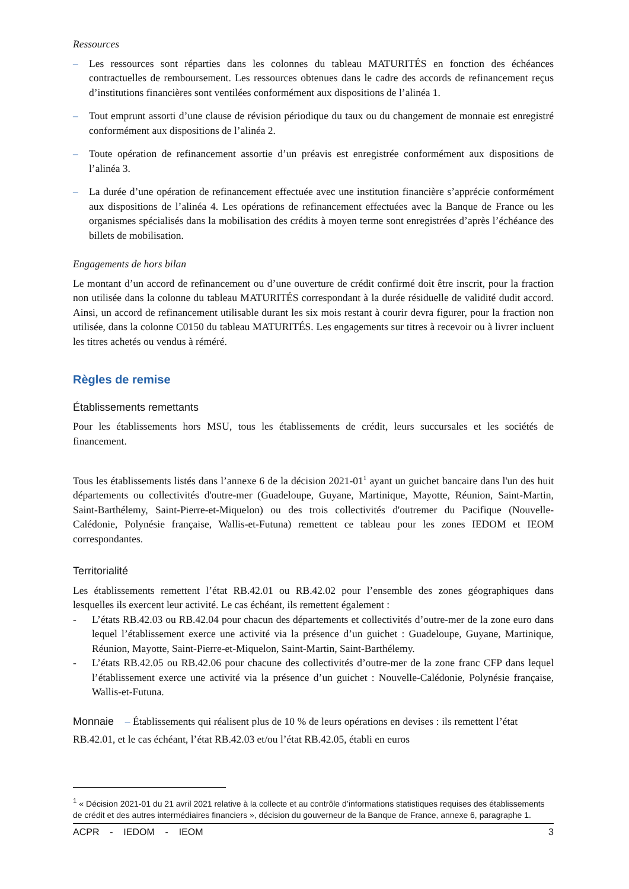Ressources
– Les ressources sont réparties dans les colonnes du tableau MATURITÉS en fonction des échéances contractuelles de remboursement. Les ressources obtenues dans le cadre des accords de refinancement reçus d’institutions financières sont ventilées conformément aux dispositions de l’alinéa 1.
– Tout emprunt assorti d’une clause de révision périodique du taux ou du changement de monnaie est enregistré conformément aux dispositions de l’alinéa 2.
– Toute opération de refinancement assortie d’un préavis est enregistrée conformément aux dispositions de l’alinéa 3.
– La durée d’une opération de refinancement effectuée avec une institution financière s’apprécie conformément aux dispositions de l’alinéa 4. Les opérations de refinancement effectuées avec la Banque de France ou les organismes spécialisés dans la mobilisation des crédits à moyen terme sont enregistrées d’après l’échéance des billets de mobilisation.
Engagements de hors bilan
Le montant d’un accord de refinancement ou d’une ouverture de crédit confirmé doit être inscrit, pour la fraction non utilisée dans la colonne du tableau MATURITÉS correspondant à la durée résiduelle de validité dudit accord. Ainsi, un accord de refinancement utilisable durant les six mois restant à courir devra figurer, pour la fraction non utilisée, dans la colonne C0150 du tableau MATURITÉS. Les engagements sur titres à recevoir ou à livrer incluent les titres achetés ou vendus à réméré.
Règles de remise
Établissements remettants
Pour les établissements hors MSU, tous les établissements de crédit, leurs succursales et les sociétés de financement.
Tous les établissements listés dans l’annexe 6 de la décision 2021-01<sup>1</sup> ayant un guichet bancaire dans l'un des huit départements ou collectivités d'outre-mer (Guadeloupe, Guyane, Martinique, Mayotte, Réunion, Saint-Martin, Saint-Barthélemy, Saint-Pierre-et-Miquelon) ou des trois collectivités d'outremer du Pacifique (Nouvelle-Calédonie, Polynésie française, Wallis-et-Futuna) remettent ce tableau pour les zones IEDOM et IEOM correspondantes.
Territorialité
Les établissements remettent l’état RB.42.01 ou RB.42.02 pour l’ensemble des zones géographiques dans lesquelles ils exercent leur activité. Le cas échéant, ils remettent également :
- L’états RB.42.03 ou RB.42.04 pour chacun des départements et collectivités d’outre-mer de la zone euro dans lequel l’établissement exerce une activité via la présence d’un guichet : Guadeloupe, Guyane, Martinique, Réunion, Mayotte, Saint-Pierre-et-Miquelon, Saint-Martin, Saint-Barthélemy.
- L’états RB.42.05 ou RB.42.06 pour chacune des collectivités d’outre-mer de la zone franc CFP dans lequel l’établissement exerce une activité via la présence d’un guichet : Nouvelle-Calédonie, Polynésie française, Wallis-et-Futuna.
Monnaie – Établissements qui réalisent plus de 10 % de leurs opérations en devises : ils remettent l’état RB.42.01, et le cas échéant, l’état RB.42.03 et/ou l’état RB.42.05, établi en euros
<sup>1</sup> « Décision 2021-01 du 21 avril 2021 relative à la collecte et au contrôle d’informations statistiques requises des établissements de crédit et des autres intermédiaires financiers », décision du gouverneur de la Banque de France, annexe 6, paragraphe 1.
ACPR - IEDOM - IEOM 3